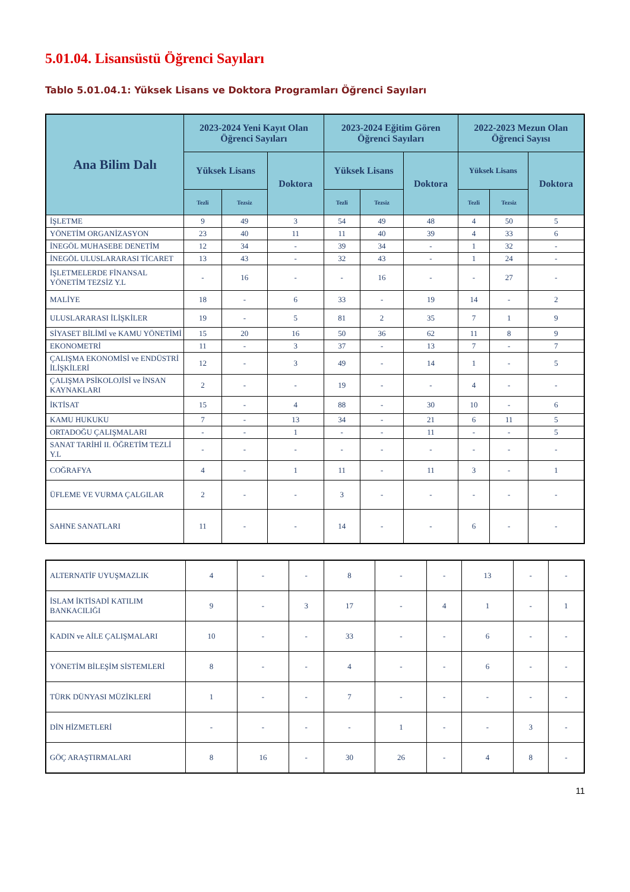5.01.04. Lisansüstü Öğrenci Sayıları
Tablo 5.01.04.1: Yüksek Lisans ve Doktora Programları Öğrenci Sayıları
| Ana Bilim Dalı | 2023-2024 Yeni Kayıt Olan Öğrenci Sayıları | | | 2023-2024 Eğitim Gören Öğrenci Sayıları | | | 2022-2023 Mezun Olan Öğrenci Sayısı | | |
| --- | --- | --- | --- | --- | --- | --- | --- | --- | --- |
| | Yüksek Lisans | | Doktora | Yüksek Lisans | | Doktora | Yüksek Lisans | | Doktora |
| | Tezli | Tezsiz | | Tezli | Tezsiz | | Tezli | Tezsiz | |
| İŞLETME | 9 | 49 | 3 | 54 | 49 | 48 | 4 | 50 | 5 |
| YÖNETİM ORGANİZASYON | 23 | 40 | 11 | 11 | 40 | 39 | 4 | 33 | 6 |
| İNEGÖL MUHASEBE DENETİM | 12 | 34 | - | 39 | 34 | - | 1 | 32 | - |
| İNEGÖL ULUSLARARASI TİCARET | 13 | 43 | - | 32 | 43 | - | 1 | 24 | - |
| İŞLETMELERDE FİNANSAL YÖNETİM TEZSİZ Y.L | - | 16 | - | - | 16 | - | - | 27 | - |
| MALİYE | 18 | - | 6 | 33 | - | 19 | 14 | - | 2 |
| ULUSLARARASI İLİŞKİLER | 19 | - | 5 | 81 | 2 | 35 | 7 | 1 | 9 |
| SİYASET BİLİMİ ve KAMU YÖNETİMİ | 15 | 20 | 16 | 50 | 36 | 62 | 11 | 8 | 9 |
| EKONOMETRİ | 11 | - | 3 | 37 | - | 13 | 7 | - | 7 |
| ÇALIŞMA EKONOMİSİ ve ENDÜSTRİ İLİŞKİLERİ | 12 | - | 3 | 49 | - | 14 | 1 | - | 5 |
| ÇALIŞMA PSİKOLOJİSİ ve İNSAN KAYNAKLARI | 2 | - | - | 19 | - | - | 4 | - | - |
| İKTİSAT | 15 | - | 4 | 88 | - | 30 | 10 | - | 6 |
| KAMU HUKUKU | 7 | - | 13 | 34 | - | 21 | 6 | 11 | 5 |
| ORTADOĞU ÇALIŞMALARI | - | - | 1 | - | - | 11 | - | - | 5 |
| SANAT TARİHİ II. ÖĞRETİM TEZLİ Y.L | - | - | - | - | - | - | - | - | - |
| COĞRAFYA | 4 | - | 1 | 11 | - | 11 | 3 | - | 1 |
| ÜFLEME VE VURMA ÇALGILAR | 2 | - | - | 3 | - | - | - | - | - |
| SAHNE SANATLARI | 11 | - | - | 14 | - | - | 6 | - | - |
| ALTERNATİF UYUŞMAZLIK | 4 | - | - | 8 | - | - | 13 | - | - |
| İSLAM İKTİSADİ KATILIM BANKACILIĞI | 9 | - | 3 | 17 | - | 4 | 1 | - | 1 |
| KADIN ve AİLE ÇALIŞMALARI | 10 | - | - | 33 | - | - | 6 | - | - |
| YÖNETİM BİLEŞİM SİSTEMLERİ | 8 | - | - | 4 | - | - | 6 | - | - |
| TÜRK DÜNYASI MÜZİKLERİ | 1 | - | - | 7 | - | - | - | - | - |
| DİN HİZMETLERİ | - | - | - | - | 1 | - | - | 3 | - |
| GÖÇ ARAŞTIRMALARI | 8 | 16 | - | 30 | 26 | - | 4 | 8 | - |
11